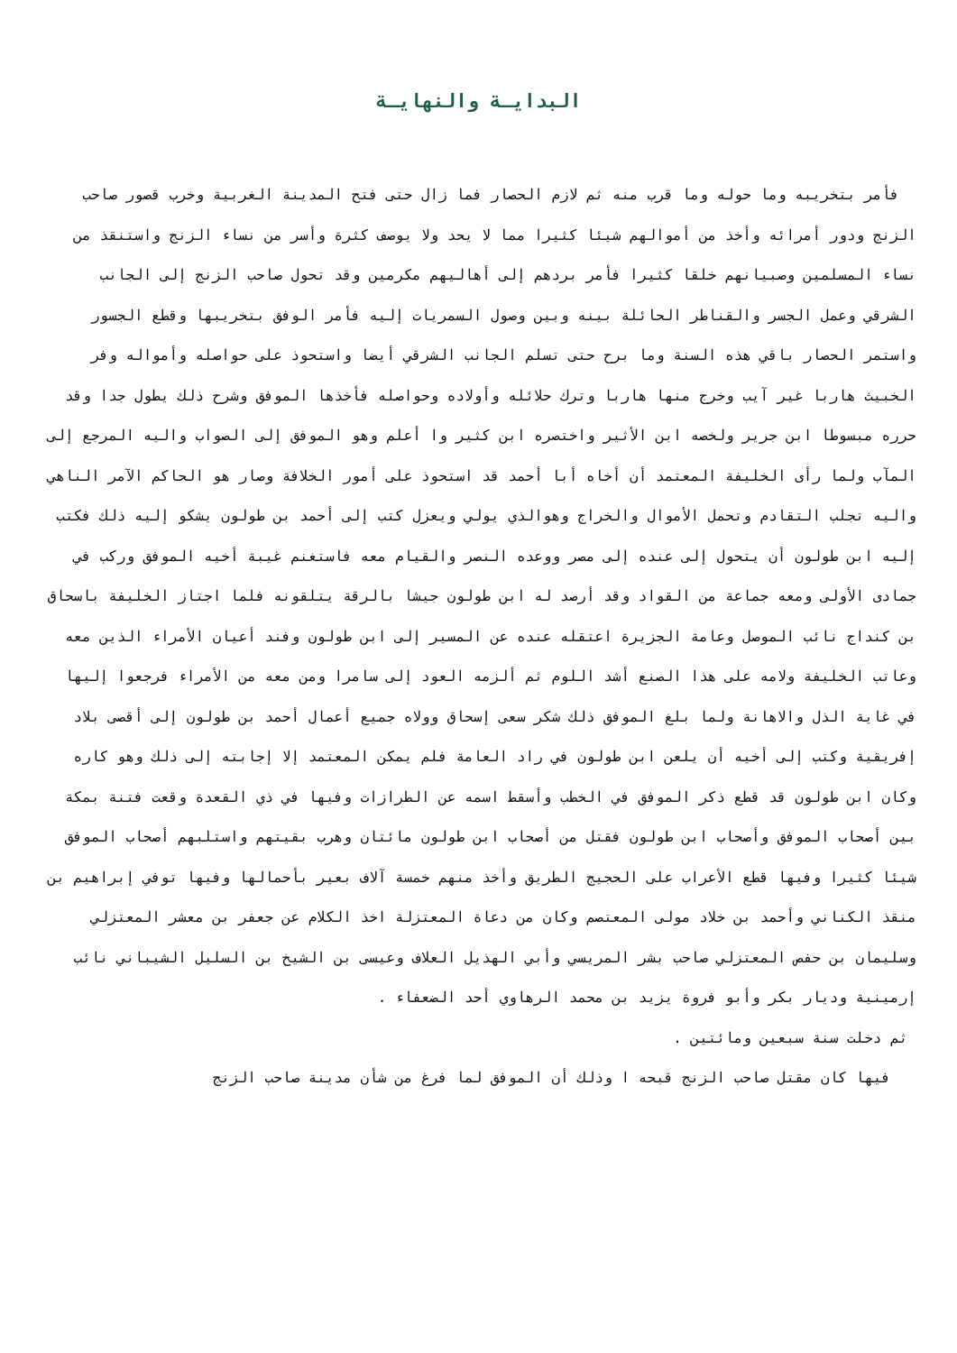البدايـة والنهايـة
فأمر بتخريبه وما حوله وما قرب منه ثم لازم الحصار فما زال حتى فتح المدينة الغربية وخرب قصور صاحب الزنج ودور أمرائه وأخذ من أموالهم شيئا كثيرا مما لا يحد ولا يوصف كثرة وأسر من نساء الزنج واستنقذ من نساء المسلمين وصبيانهم خلقا كثيرا فأمر بردهم إلى أهاليهم مكرمين وقد تحول صاحب الزنج إلى الجانب الشرقي وعمل الجسر والقناطر الحائلة بينه وبين وصول السمريات إليه فأمر الوفق بتخريبها وقطع الجسور واستمر الحصار باقي هذه السنة وما برح حتى تسلم الجانب الشرقي أيضا واستحوذ على حواصله وأمواله وفر الخبيث هاربا غير آيب وخرج منها هاربا وترك حلائله وأولاده وحواصله فأخذها الموفق وشرح ذلك يطول جدا وقد حرره مبسوطا ابن جرير ولخصه ابن الأثير واختصره ابن كثير وا أعلم وهو الموفق إلى الصواب واليه المرجع إلى المآب ولما رأى الخليفة المعتمد أن أخاه أبا أحمد قد استحوذ على أمور الخلافة وصار هو الحاكم الآمر الناهي واليه تجلب التقادم وتحمل الأموال والخراج وهوالذي يولي ويعزل كتب إلى أحمد بن طولون يشكو إليه ذلك فكتب إليه ابن طولون أن يتحول إلى عنده إلى مصر ووعده النصر والقيام معه فاستغنم غيبة أخيه الموفق وركب في جمادى الأولى ومعه جماعة من القواد وقد أرصد له ابن طولون جيشا بالرقة يتلقونه فلما اجتاز الخليفة باسحاق بن كنداج نائب الموصل وعامة الجزيرة اعتقله عنده عن المسير إلى ابن طولون وفند أعيان الأمراء الذين معه وعاتب الخليفة ولامه على هذا الصنع أشد اللوم ثم ألزمه العود إلى سامرا ومن معه من الأمراء فرجعوا إليها في غاية الذل والاهانة ولما بلغ الموفق ذلك شكر سعى إسحاق وولاه جميع أعمال أحمد بن طولون إلى أقصى بلاد إفريقية وكتب إلى أخيه أن يلعن ابن طولون في راد العامة فلم يمكن المعتمد إلا إجابته إلى ذلك وهو كاره وكان ابن طولون قد قطع ذكر الموفق في الخطب وأسقط اسمه عن الطرازات وفيها في ذي القعدة وقعت فتنة بمكة بين أصحاب الموفق وأصحاب ابن طولون فقتل من أصحاب ابن طولون مائتان وهرب بقيتهم واستلبهم أصحاب الموفق شيئا كثيرا وفيها قطع الأعراب على الحجيج الطريق وأخذ منهم خمسة آلاف بعير بأحمالها وفيها توفي إبراهيم بن منقذ الكناني وأحمد بن خلاد مولى المعتصم وكان من دعاة المعتزلة اخذ الكلام عن جعفر بن معشر المعتزلي وسليمان بن حفص المعتزلي صاحب بشر المريسي وأبي الهذيل العلاف وعيسى بن الشيخ بن السليل الشيباني نائب إرمينية وديار بكر وأبو فروة يزيد بن محمد الرهاوي أحد الضعفاء .
ثم دخلت سنة سبعين ومائتين .
فيها كان مقتل صاحب الزنج قبحه ا وذلك أن الموفق لما فرغ من شأن مدينة صاحب الزنج